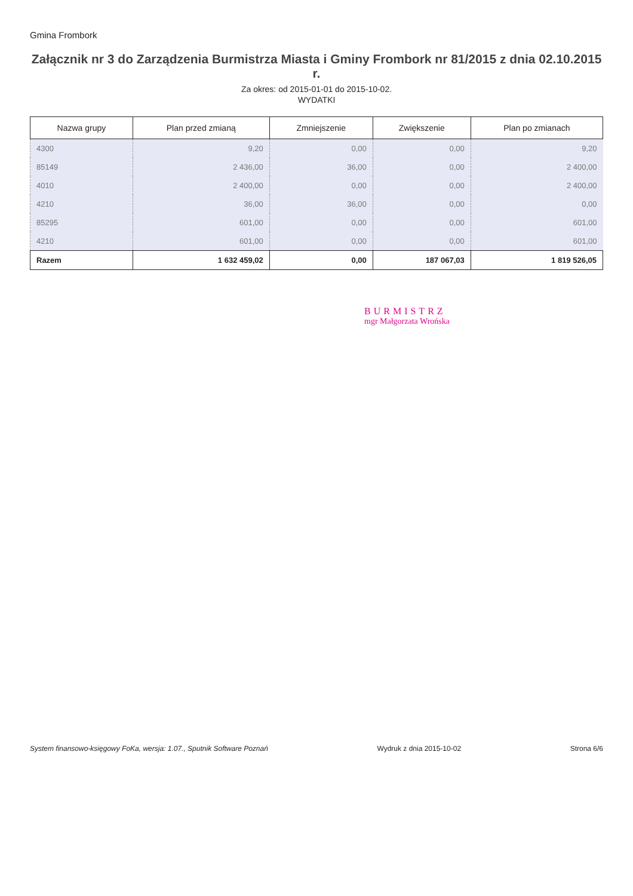Gmina Frombork
Załącznik nr 3 do Zarządzenia Burmistrza Miasta i Gminy Frombork nr 81/2015 z dnia 02.10.2015 r.
Za okres: od 2015-01-01 do 2015-10-02.
WYDATKI
| Nazwa grupy | Plan przed zmianą | Zmniejszenie | Zwiększenie | Plan po zmianach |
| --- | --- | --- | --- | --- |
| 4300 | 9,20 | 0,00 | 0,00 | 9,20 |
| 85149 | 2 436,00 | 36,00 | 0,00 | 2 400,00 |
| 4010 | 2 400,00 | 0,00 | 0,00 | 2 400,00 |
| 4210 | 36,00 | 36,00 | 0,00 | 0,00 |
| 85295 | 601,00 | 0,00 | 0,00 | 601,00 |
| 4210 | 601,00 | 0,00 | 0,00 | 601,00 |
| Razem | 1 632 459,02 | 0,00 | 187 067,03 | 1 819 526,05 |
BURMISTRZ
mgr Małgorzata Wrońska
System finansowo-księgowy FoKa, wersja: 1.07., Sputnik Software Poznań Wydruk z dnia 2015-10-02 Strona 6/6